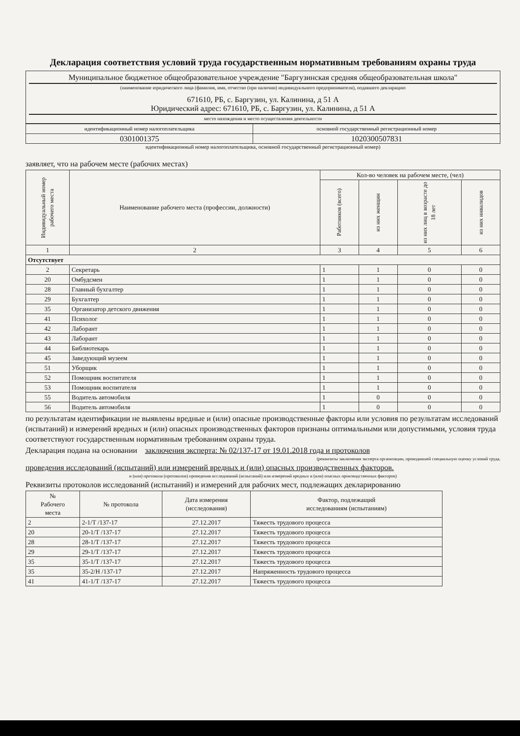Декларация соответствия условий труда государственным нормативным требованиям охраны труда
Муниципальное бюджетное общеобразовательное учреждение "Баргузинская средняя общеобразовательная школа"
(наименование юридического лица (фамилия, имя, отчество (при наличии) индивидуального предпринимателя), подавшего декларацию
671610, РБ, с. Баргузин, ул. Калинина, д 51 А
Юридический адрес: 671610, РБ, с. Баргузин, ул. Калинина, д 51 А
место нахождения и место осуществления деятельности
| идентификационный номер налогоплательщика | основной государственный регистрационный номер |
| 0301001375 | 1020300507831 |
идентификационный номер налогоплательщика, основной государственный регистрационный номер)
заявляет, что на рабочем месте (рабочих местах)
| Индивидуальный номер рабочего места | Наименование рабочего места (профессии, должности) | Кол-во человек на рабочем месте, (чел) | | | |
| --- | --- | --- | --- | --- | --- |
| | | Работников (всего) | из них женщин | из них лиц в возрасте до 18 лет | из них инвалидов |
| 1 | 2 | 3 | 4 | 5 | 6 |
| Отсутствует | | | | | |
| 2 | Секретарь | 1 | 1 | 0 | 0 |
| 20 | Омбудсмен | 1 | 1 | 0 | 0 |
| 28 | Главный бухгалтер | 1 | 1 | 0 | 0 |
| 29 | Бухгалтер | 1 | 1 | 0 | 0 |
| 35 | Организатор детского движения | 1 | 1 | 0 | 0 |
| 41 | Психолог | 1 | 1 | 0 | 0 |
| 42 | Лаборант | 1 | 1 | 0 | 0 |
| 43 | Лаборант | 1 | 1 | 0 | 0 |
| 44 | Библиотекарь | 1 | 1 | 0 | 0 |
| 45 | Заведующий музеем | 1 | 1 | 0 | 0 |
| 51 | Уборщик | 1 | 1 | 0 | 0 |
| 52 | Помощник воспитателя | 1 | 1 | 0 | 0 |
| 53 | Помощник воспитателя | 1 | 1 | 0 | 0 |
| 55 | Водитель автомобиля | 1 | 0 | 0 | 0 |
| 56 | Водитель автомобиля | 1 | 0 | 0 | 0 |
по результатам идентификации не выявлены вредные и (или) опасные производственные факторы или условия по результатам исследований (испытаний) и измерений вредных и (или) опасных производственных факторов признаны оптимальными или допустимыми, условия труда соответствуют государственным нормативным требованиям охраны труда.
Декларация подана на основании заключения эксперта: № 02/137-17 от 19.01.2018 года и протоколов
(реквизиты заключения эксперта организации, проводившей специальную оценку условий труда,
проведения исследований (испытаний) или измерений вредных и (или) опасных производственных факторов.
и (или) протокола (протоколов) проведения исследований (испытаний) или измерений вредных и (или) опасных производственных факторов)
Реквизиты протоколов исследований (испытаний) и измерений для рабочих мест, подлежащих декларированию
| № Рабочего места | № протокола | Дата измерения (исследования) | Фактор, подлежащий исследованиям (испытаниям) |
| --- | --- | --- | --- |
| 2 | 2-1/Т /137-17 | 27.12.2017 | Тяжесть трудового процесса |
| 20 | 20-1/Т /137-17 | 27.12.2017 | Тяжесть трудового процесса |
| 28 | 28-1/Т /137-17 | 27.12.2017 | Тяжесть трудового процесса |
| 29 | 29-1/Т /137-17 | 27.12.2017 | Тяжесть трудового процесса |
| 35 | 35-1/Т /137-17 | 27.12.2017 | Тяжесть трудового процесса |
| 35 | 35-2/Н /137-17 | 27.12.2017 | Напряженность трудового процесса |
| 41 | 41-1/Т /137-17 | 27.12.2017 | Тяжесть трудового процесса |